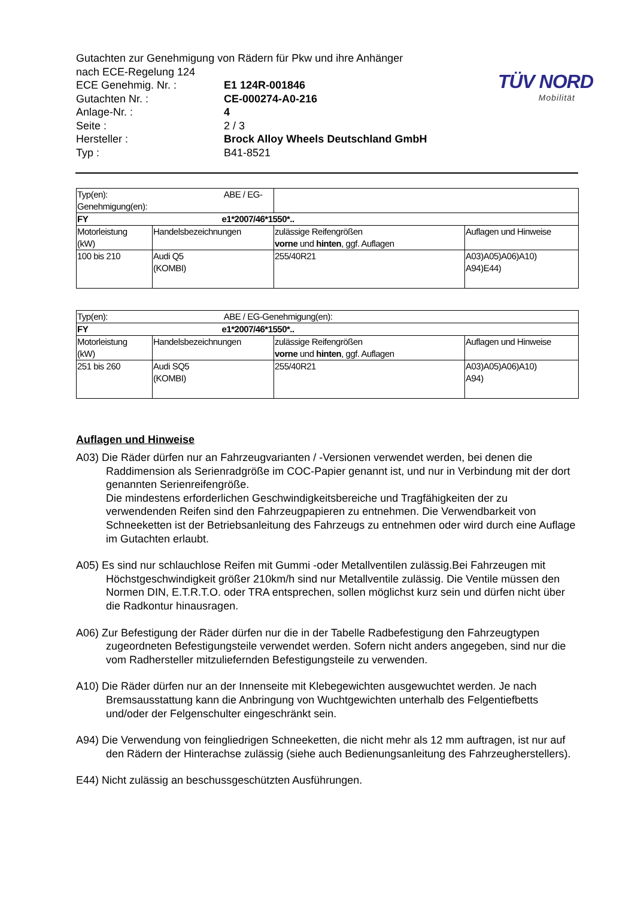TÜV NORD
Mobilität
Gutachten zur Genehmigung von Rädern für Pkw und ihre Anhänger
nach ECE-Regelung 124
ECE Genehmig. Nr. : E1 124R-001846
Gutachten Nr. : CE-000274-A0-216
Anlage-Nr. : 4
Seite : 2 / 3
Hersteller : Brock Alloy Wheels Deutschland GmbH
Typ : B41-8521
| Typ(en): ABE / EG-Genehmigung(en): | | | |
| FY e1*2007/46*1550*.. | | | |
| Motorleistung (kW) | Handelsbezeichnungen | zulässige Reifengrößen vorne und hinten , ggf. Auflagen | Auflagen und Hinweise |
| 100 bis 210 | Audi Q5 (KOMBI) | 255/40R21 | A03)A05)A06)A10) A94)E44) |
| Typ(en): ABE / EG-Genehmigung(en): | | | |
| FY e1*2007/46*1550*.. | | | |
| Motorleistung (kW) | Handelsbezeichnungen | zulässige Reifengrößen vorne und hinten , ggf. Auflagen | Auflagen und Hinweise |
| 251 bis 260 | Audi SQ5 (KOMBI) | 255/40R21 | A03)A05)A06)A10) A94) |
Auflagen und Hinweise
A03) Die Räder dürfen nur an Fahrzeugvarianten / -Versionen verwendet werden, bei denen die Raddimension als Serienradgröße im COC-Papier genannt ist, und nur in Verbindung mit der dort genannten Serienreifengröße.
Die mindestens erforderlichen Geschwindigkeitsbereiche und Tragfähigkeiten der zu verwendenden Reifen sind den Fahrzeugpapieren zu entnehmen. Die Verwendbarkeit von Schneeketten ist der Betriebsanleitung des Fahrzeugs zu entnehmen oder wird durch eine Auflage im Gutachten erlaubt.
A05) Es sind nur schlauchlose Reifen mit Gummi -oder Metallventilen zulässig.Bei Fahrzeugen mit Höchstgeschwindigkeit größer 210km/h sind nur Metallventile zulässig. Die Ventile müssen den Normen DIN, E.T.R.T.O. oder TRA entsprechen, sollen möglichst kurz sein und dürfen nicht über die Radkontur hinausragen.
A06) Zur Befestigung der Räder dürfen nur die in der Tabelle Radbefestigung den Fahrzeugtypen zugeordneten Befestigungsteile verwendet werden. Sofern nicht anders angegeben, sind nur die vom Radhersteller mitzuliefernden Befestigungsteile zu verwenden.
A10) Die Räder dürfen nur an der Innenseite mit Klebegewichten ausgewuchtet werden. Je nach Bremsausstattung kann die Anbringung von Wuchtgewichten unterhalb des Felgentiefbetts und/oder der Felgenschulter eingeschränkt sein.
A94) Die Verwendung von feingliedrigen Schneeketten, die nicht mehr als 12 mm auftragen, ist nur auf den Rädern der Hinterachse zulässig (siehe auch Bedienungsanleitung des Fahrzeugherstellers).
E44) Nicht zulässig an beschussgeschützten Ausführungen.